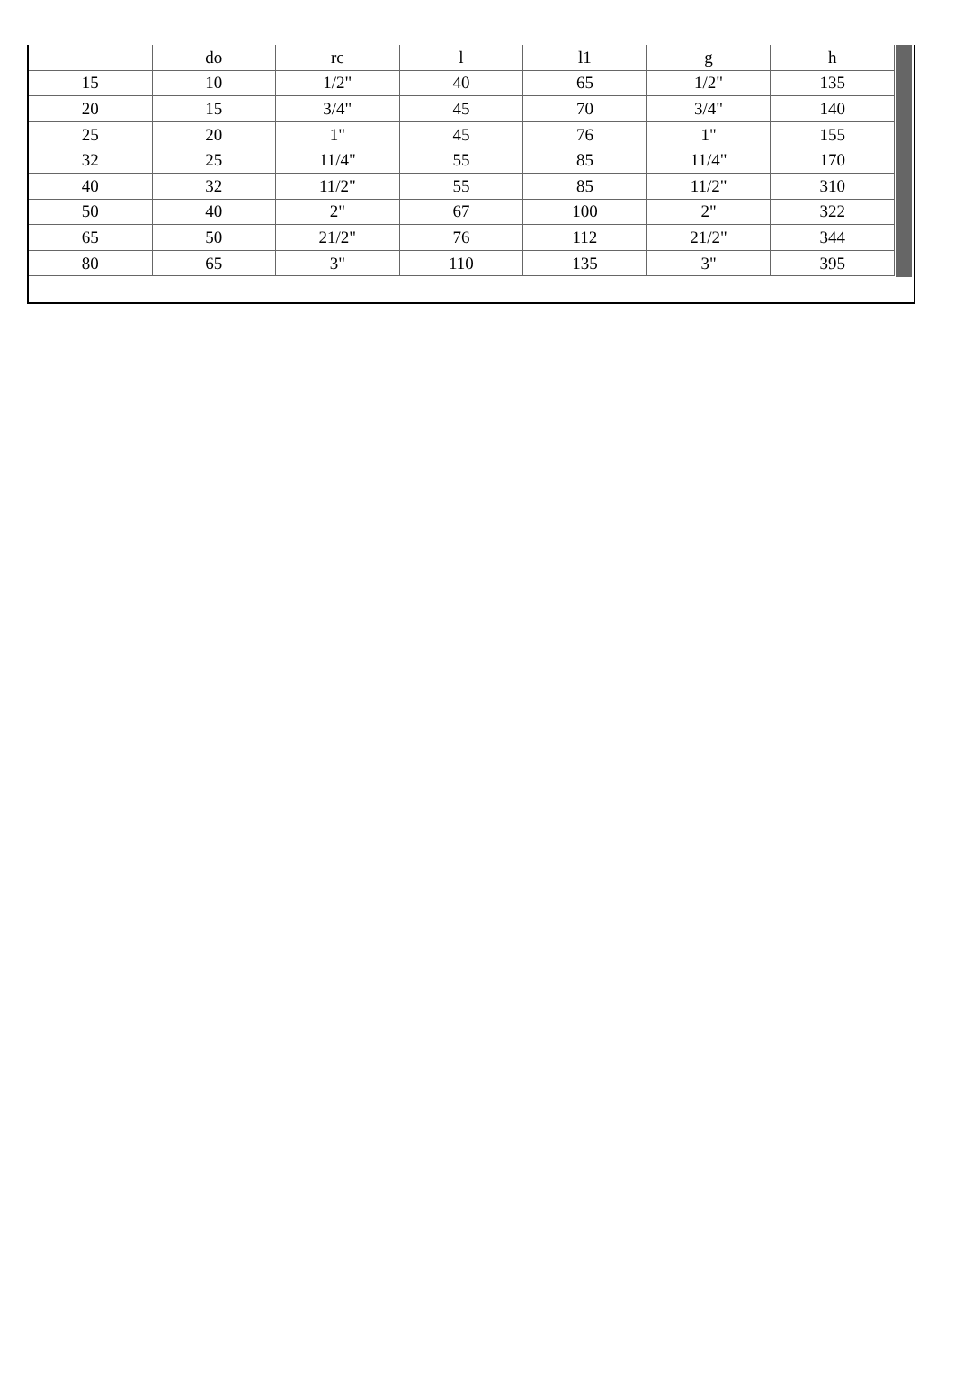| | do | rc | l | l1 | g | h |
| --- | --- | --- | --- | --- | --- | --- |
| 15 | 10 | 1/2" | 40 | 65 | 1/2" | 135 |
| 20 | 15 | 3/4" | 45 | 70 | 3/4" | 140 |
| 25 | 20 | 1" | 45 | 76 | 1" | 155 |
| 32 | 25 | 11/4" | 55 | 85 | 11/4" | 170 |
| 40 | 32 | 11/2" | 55 | 85 | 11/2" | 310 |
| 50 | 40 | 2" | 67 | 100 | 2" | 322 |
| 65 | 50 | 21/2" | 76 | 112 | 21/2" | 344 |
| 80 | 65 | 3" | 110 | 135 | 3" | 395 |